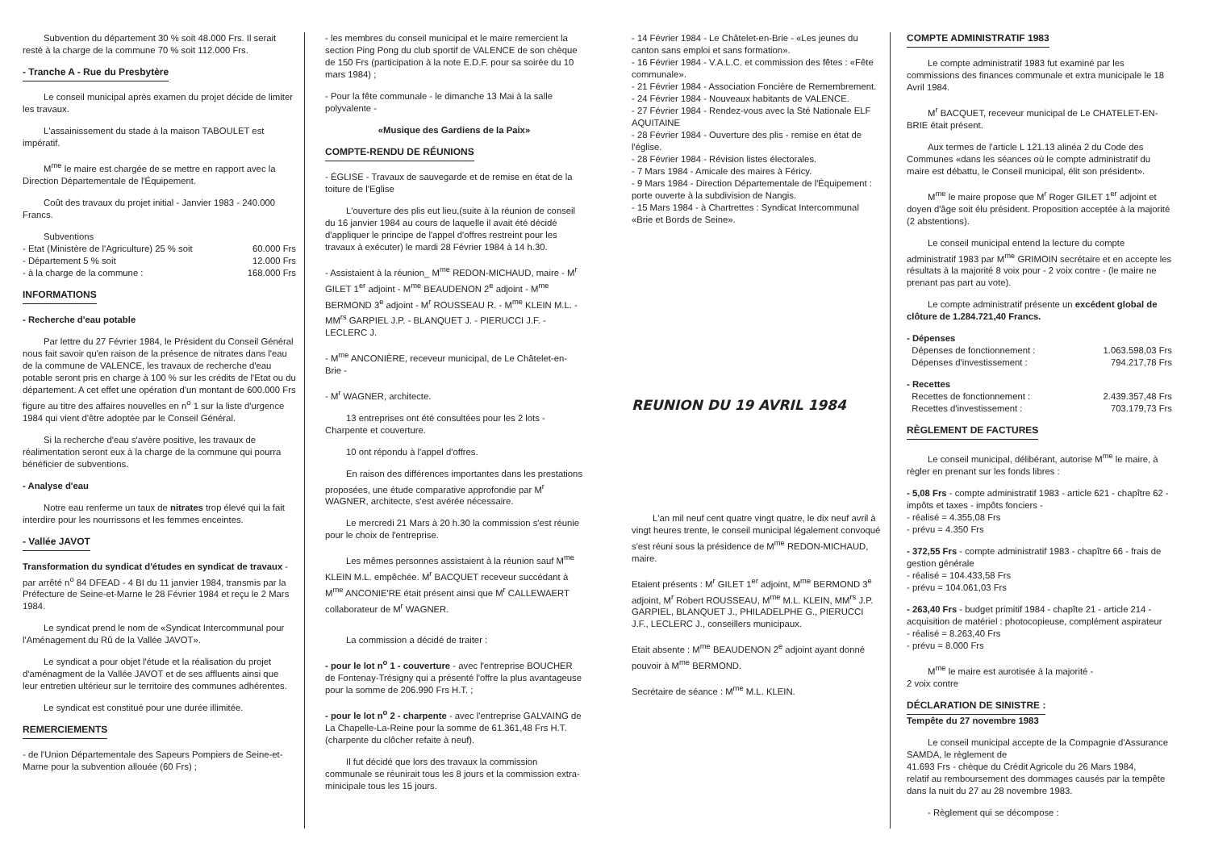Subvention du département 30 % soit 48.000 Frs. Il serait resté à la charge de la commune 70 % soit 112.000 Frs.
- Tranche A - Rue du Presbytère
Le conseil municipal après examen du projet décide de limiter les travaux.
L'assainissement du stade à la maison TABOULET est impératif.
M<sup>me</sup> le maire est chargée de se mettre en rapport avec la Direction Départementale de l'Équipement.
Coût des travaux du projet initial - Janvier 1983 - 240.000 Francs.
Subventions
- Etat (Ministère de l'Agriculture) 25 % soit 60.000 Frs
- Département 5 % soit 12.000 Frs
- à la charge de la commune : 168.000 Frs
INFORMATIONS
- Recherche d'eau potable
Par lettre du 27 Février 1984, le Président du Conseil Général nous fait savoir qu'en raison de la présence de nitrates dans l'eau de la commune de VALENCE, les travaux de recherche d'eau potable seront pris en charge à 100 % sur les crédits de l'Etat ou du département. A cet effet une opération d'un montant de 600.000 Frs figure au titre des affaires nouvelles en n<sup>o</sup> 1 sur la liste d'urgence 1984 qui vient d'être adoptée par le Conseil Général.
Si la recherche d'eau s'avère positive, les travaux de réalimentation seront eux à la charge de la commune qui pourra bénéficier de subventions.
- Analyse d'eau
Notre eau renferme un taux de nitrates trop élevé qui la fait interdire pour les nourrissons et les femmes enceintes.
- Vallée JAVOT
Transformation du syndicat d'études en syndicat de travaux - par arrêté n<sup>o</sup> 84 DFEAD - 4 BI du 11 janvier 1984, transmis par la Préfecture de Seine-et-Marne le 28 Février 1984 et reçu le 2 Mars 1984.
Le syndicat prend le nom de «Syndicat Intercommunal pour l'Aménagement du Rû de la Vallée JAVOT».
Le syndicat a pour objet l'étude et la réalisation du projet d'aménagment de la Vallée JAVOT et de ses affluents ainsi que leur entretien ultérieur sur le territoire des communes adhérentes.
Le syndicat est constitué pour une durée illimitée.
REMERCIEMENTS
- de l'Union Départementale des Sapeurs Pompiers de Seine-et-Marne pour la subvention allouée (60 Frs) ;
- les membres du conseil municipal et le maire remercient la section Ping Pong du club sportif de VALENCE de son chèque de 150 Frs (participation à la note E.D.F. pour sa soirée du 10 mars 1984) ;
- Pour la fête communale - le dimanche 13 Mai à la salle polyvalente -
«Musique des Gardiens de la Paix»
COMPTE-RENDU DE RÉUNIONS
- ÉGLISE - Travaux de sauvegarde et de remise en état de la toiture de l'Eglise
L'ouverture des plis eut lieu,(suite à la réunion de conseil du 16 janvier 1984 au cours de laquelle il avait été décidé d'appliquer le principe de l'appel d'offres restreint pour les travaux à exécuter) le mardi 28 Février 1984 à 14 h.30.
- Assistaient à la réunion_ M<sup>me</sup> REDON-MICHAUD, maire - M<sup>r</sup> GILET 1<sup>er</sup> adjoint - M<sup>me</sup> BEAUDENON 2<sup>e</sup> adjoint - M<sup>me</sup> BERMOND 3<sup>e</sup> adjoint - M<sup>r</sup> ROUSSEAU R. - M<sup>me</sup> KLEIN M.L. - MM<sup>rs</sup> GARPIEL J.P. - BLANQUET J. - PIERUCCI J.F. - LECLERC J.
- M<sup>me</sup> ANCONIÈRE, receveur municipal, de Le Châtelet-en-Brie -
- M<sup>r</sup> WAGNER, architecte.
13 entreprises ont été consultées pour les 2 lots - Charpente et couverture.
10 ont répondu à l'appel d'offres.
En raison des différences importantes dans les prestations proposées, une étude comparative approfondie par M<sup>r</sup> WAGNER, architecte, s'est avérée nécessaire.
Le mercredi 21 Mars à 20 h.30 la commission s'est réunie pour le choix de l'entreprise.
Les mêmes personnes assistaient à la réunion sauf M<sup>me</sup> KLEIN M.L. empêchée. M<sup>r</sup> BACQUET receveur succédant à M<sup>me</sup> ANCONIE'RE était présent ainsi que M<sup>r</sup> CALLEWAERT collaborateur de M<sup>r</sup> WAGNER.
La commission a décidé de traiter :
- pour le lot n<sup>o</sup> 1 - couverture - avec l'entreprise BOUCHER de Fontenay-Trésigny qui a présenté l'offre la plus avantageuse pour la somme de 206.990 Frs H.T. ;
- pour le lot n<sup>o</sup> 2 - charpente - avec l'entreprise GALVAING de La Chapelle-La-Reine pour la somme de 61.361,48 Frs H.T. (charpente du clôcher refaite à neuf).
Il fut décidé que lors des travaux la commission communale se réunirait tous les 8 jours et la commission extra-minicipale tous les 15 jours.
- 14 Février 1984 - Le Châtelet-en-Brie - «Les jeunes du canton sans emploi et sans formation».
- 16 Février 1984 - V.A.L.C. et commission des fêtes : «Fête communale».
- 21 Février 1984 - Association Foncière de Remembrement.
- 24 Février 1984 - Nouveaux habitants de VALENCE.
- 27 Février 1984 - Rendez-vous avec la Sté Nationale ELF AQUITAINE
- 28 Février 1984 - Ouverture des plis - remise en état de l'église.
- 28 Février 1984 - Révision listes électorales.
- 7 Mars 1984 - Amicale des maires à Féricy.
- 9 Mars 1984 - Direction Départementale de l'Équipement : porte ouverte à la subdivision de Nangis.
- 15 Mars 1984 - à Chartrettes : Syndicat Intercommunal «Brie et Bords de Seine».
REUNION DU 19 AVRIL 1984
L'an mil neuf cent quatre vingt quatre, le dix neuf avril à vingt heures trente, le conseil municipal légalement convoqué s'est réuni sous la présidence de M<sup>me</sup> REDON-MICHAUD, maire.
Etaient présents : M<sup>r</sup> GILET 1<sup>er</sup> adjoint, M<sup>me</sup> BERMOND 3<sup>e</sup> adjoint, M<sup>r</sup> Robert ROUSSEAU, M<sup>me</sup> M.L. KLEIN, MM<sup>rs</sup> J.P. GARPIEL, BLANQUET J., PHILADELPHE G., PIERUCCI J.F., LECLERC J., conseillers municipaux.
Etait absente : M<sup>me</sup> BEAUDENON 2<sup>e</sup> adjoint ayant donné pouvoir à M<sup>me</sup> BERMOND.
Secrétaire de séance : M<sup>me</sup> M.L. KLEIN.
COMPTE ADMINISTRATIF 1983
Le compte administratif 1983 fut examiné par les commissions des finances communale et extra municipale le 18 Avril 1984.
M<sup>r</sup> BACQUET, receveur municipal de Le CHATELET-EN-BRIE était présent.
Aux termes de l'article L 121.13 alinéa 2 du Code des Communes «dans les séances où le compte administratif du maire est débattu, le Conseil municipal, élit son président».
M<sup>me</sup> le maire propose que M<sup>r</sup> Roger GILET 1<sup>er</sup> adjoint et doyen d'âge soit élu président. Proposition acceptée à la majorité (2 abstentions).
Le conseil municipal entend la lecture du compte administratif 1983 par M<sup>me</sup> GRIMOIN secrétaire et en accepte les résultats à la majorité 8 voix pour - 2 voix contre - (le maire ne prenant pas part au vote).
Le compte administratif présente un excédent global de clôture de 1.284.721,40 Francs.
- Dépenses
Dépenses de fonctionnement : 1.063.598,03 Frs
Dépenses d'investissement : 794.217,78 Frs
- Recettes
Recettes de fonctionnement : 2.439.357,48 Frs
Recettes d'investissement : 703.179,73 Frs
RÈGLEMENT DE FACTURES
Le conseil municipal, délibérant, autorise M<sup>me</sup> le maire, à règler en prenant sur les fonds libres :
- 5,08 Frs - compte administratif 1983 - article 621 - chapître 62 - impôts et taxes - impôts fonciers -
- réalisé = 4.355,08 Frs
- prévu = 4.350 Frs
- 372,55 Frs - compte administratif 1983 - chapître 66 - frais de gestion générale
- réalisé = 104.433,58 Frs
- prévu = 104.061,03 Frs
- 263,40 Frs - budget primitif 1984 - chapîte 21 - article 214 - acquisition de matériel : photocopieuse, complément aspirateur
- réalisé = 8.263,40 Frs
- prévu = 8.000 Frs
M<sup>me</sup> le maire est aurotisée à la majorité -
2 voix contre
DÉCLARATION DE SINISTRE :
Tempête du 27 novembre 1983
Le conseil municipal accepte de la Compagnie d'Assurance SAMDA, le règlement de
41.693 Frs - chèque du Crédit Agricole du 26 Mars 1984,
relatif au remboursement des dommages causés par la tempête dans la nuit du 27 au 28 novembre 1983.
- Règlement qui se décompose :